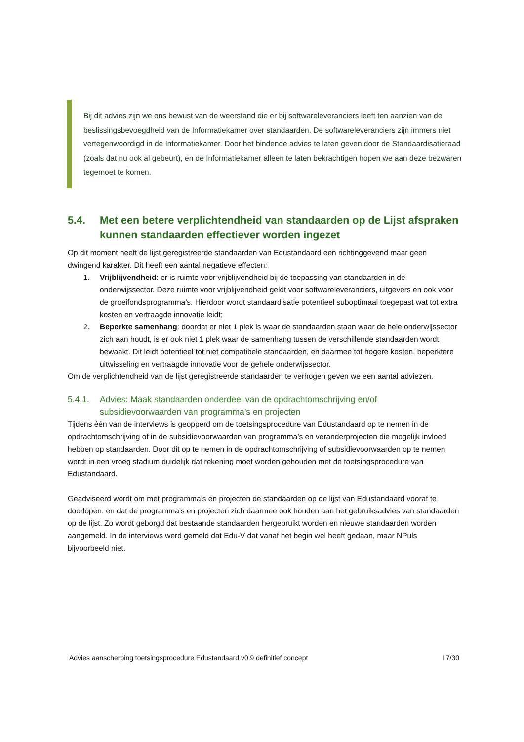Bij dit advies zijn we ons bewust van de weerstand die er bij softwareleveranciers leeft ten aanzien van de beslissingsbevoegdheid van de Informatiekamer over standaarden. De softwareleveranciers zijn immers niet vertegenwoordigd in de Informatiekamer. Door het bindende advies te laten geven door de Standaardisatieraad (zoals dat nu ook al gebeurt), en de Informatiekamer alleen te laten bekrachtigen hopen we aan deze bezwaren tegemoet te komen.
5.4. Met een betere verplichtendheid van standaarden op de Lijst afspraken kunnen standaarden effectiever worden ingezet
Op dit moment heeft de lijst geregistreerde standaarden van Edustandaard een richtinggevend maar geen dwingend karakter. Dit heeft een aantal negatieve effecten:
1. Vrijblijvendheid: er is ruimte voor vrijblijvendheid bij de toepassing van standaarden in de onderwijssector. Deze ruimte voor vrijblijvendheid geldt voor softwareleveranciers, uitgevers en ook voor de groeifondsprogramma’s. Hierdoor wordt standaardisatie potentieel suboptimaal toegepast wat tot extra kosten en vertraagde innovatie leidt;
2. Beperkte samenhang: doordat er niet 1 plek is waar de standaarden staan waar de hele onderwijssector zich aan houdt, is er ook niet 1 plek waar de samenhang tussen de verschillende standaarden wordt bewaakt. Dit leidt potentieel tot niet compatibele standaarden, en daarmee tot hogere kosten, beperktere uitwisseling en vertraagde innovatie voor de gehele onderwijssector.
Om de verplichtendheid van de lijst geregistreerde standaarden te verhogen geven we een aantal adviezen.
5.4.1. Advies: Maak standaarden onderdeel van de opdrachtomschrijving en/of subsidievoorwaarden van programma’s en projecten
Tijdens één van de interviews is geopperd om de toetsingsprocedure van Edustandaard op te nemen in de opdrachtomschrijving of in de subsidievoorwaarden van programma’s en veranderprojecten die mogelijk invloed hebben op standaarden. Door dit op te nemen in de opdrachtomschrijving of subsidievoorwaarden op te nemen wordt in een vroeg stadium duidelijk dat rekening moet worden gehouden met de toetsingsprocedure van Edustandaard.
Geadviseerd wordt om met programma’s en projecten de standaarden op de lijst van Edustandaard vooraf te doorlopen, en dat de programma’s en projecten zich daarmee ook houden aan het gebruiksadvies van standaarden op de lijst. Zo wordt geborgd dat bestaande standaarden hergebruikt worden en nieuwe standaarden worden aangemeld. In de interviews werd gemeld dat Edu-V dat vanaf het begin wel heeft gedaan, maar NPuls bijvoorbeeld niet.
Advies aanscherping toetsingsprocedure Edustandaard v0.9 definitief concept 17/30